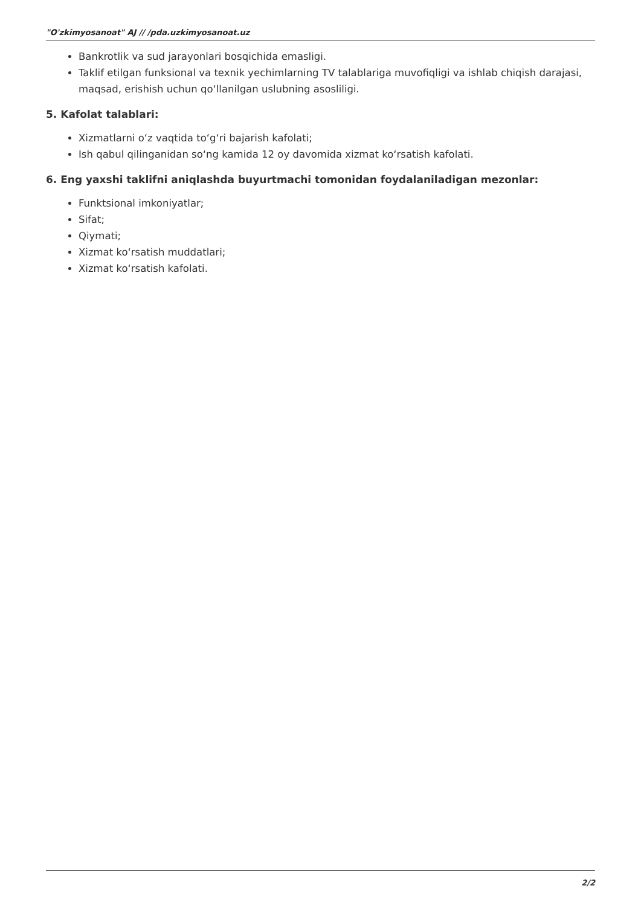"O'zkimyosanoat" AJ // /pda.uzkimyosanoat.uz
Bankrotlik va sud jarayonlari bosqichida emasligi.
Taklif etilgan funksional va texnik yechimlarning TV talablariga muvofiqligi va ishlab chiqish darajasi, maqsad, erishish uchun qo‘llanilgan uslubning asosliligi.
5. Kafolat talablari:
Xizmatlarni o‘z vaqtida to‘g‘ri bajarish kafolati;
Ish qabul qilinganidan so‘ng kamida 12 oy davomida xizmat ko‘rsatish kafolati.
6. Eng yaxshi taklifni aniqlashda buyurtmachi tomonidan foydalaniladigan mezonlar:
Funktsional imkoniyatlar;
Sifat;
Qiymati;
Xizmat ko‘rsatish muddatlari;
Xizmat ko‘rsatish kafolati.
2/2